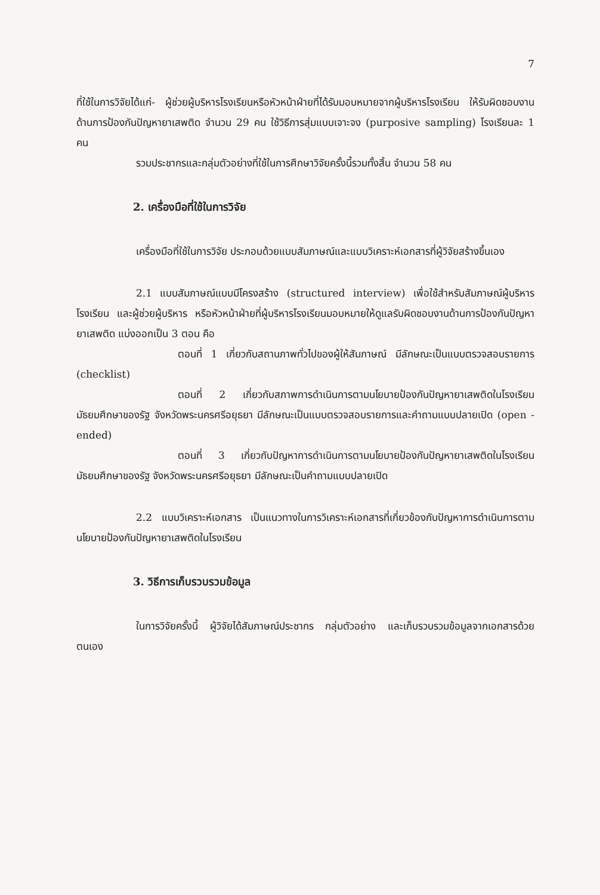7
ที่ใช้ในการวิจัยได้แก่- ผู้ช่วยผู้บริหารโรงเรียนหรือหัวหน้าฝ่ายที่ได้รับมอบหมายจากผู้บริหารโรงเรียน ให้รับผิดชอบงานด้านการป้องกันปัญหายาเสพติด จำนวน 29 คน ใช้วิธีการสุ่มแบบเจาะจง (purposive sampling) โรงเรียนละ 1 คน
รวมประชากรและกลุ่มตัวอย่างที่ใช้ในการศึกษาวิจัยครั้งนี้รวมทั้งสิ้น จำนวน 58 คน
2. เครื่องมือที่ใช้ในการวิจัย
เครื่องมือที่ใช้ในการวิจัย ประกอบด้วยแบบสัมภาษณ์และแบบวิเคราะห์เอกสารที่ผู้วิจัยสร้างขึ้นเอง
2.1 แบบสัมภาษณ์แบบมีโครงสร้าง (structured interview) เพื่อใช้สำหรับสัมภาษณ์ผู้บริหารโรงเรียน และผู้ช่วยผู้บริหาร หรือหัวหน้าฝ่ายที่ผู้บริหารโรงเรียนมอบหมายให้ดูแลรับผิดชอบงานด้านการป้องกันปัญหายาเสพติด แบ่งออกเป็น 3 ตอน คือ
ตอนที่ 1 เกี่ยวกับสถานภาพทั่วไปของผู้ให้สัมภาษณ์ มีลักษณะเป็นแบบตรวจสอบรายการ (checklist)
ตอนที่ 2 เกี่ยวกับสภาพการดำเนินการตามนโยบายป้องกันปัญหายาเสพติดในโรงเรียนมัธยมศึกษาของรัฐ จังหวัดพระนครศรีอยุธยา มีลักษณะเป็นแบบตรวจสอบรายการและคำถามแบบปลายเปิด (open - ended)
ตอนที่ 3 เกี่ยวกับปัญหาการดำเนินการตามนโยบายป้องกันปัญหายาเสพติดในโรงเรียนมัธยมศึกษาของรัฐ จังหวัดพระนครศรีอยุธยา มีลักษณะเป็นคำถามแบบปลายเปิด
2.2 แบบวิเคราะห์เอกสาร เป็นแนวทางในการวิเคราะห์เอกสารที่เกี่ยวข้องกับปัญหาการดำเนินการตามนโยบายป้องกันปัญหายาเสพติดในโรงเรียน
3. วิธีการเก็บรวบรวมข้อมูล
ในการวิจัยครั้งนี้ ผู้วิจัยได้สัมภาษณ์ประชากร กลุ่มตัวอย่าง และเก็บรวบรวมข้อมูลจากเอกสารด้วยตนเอง